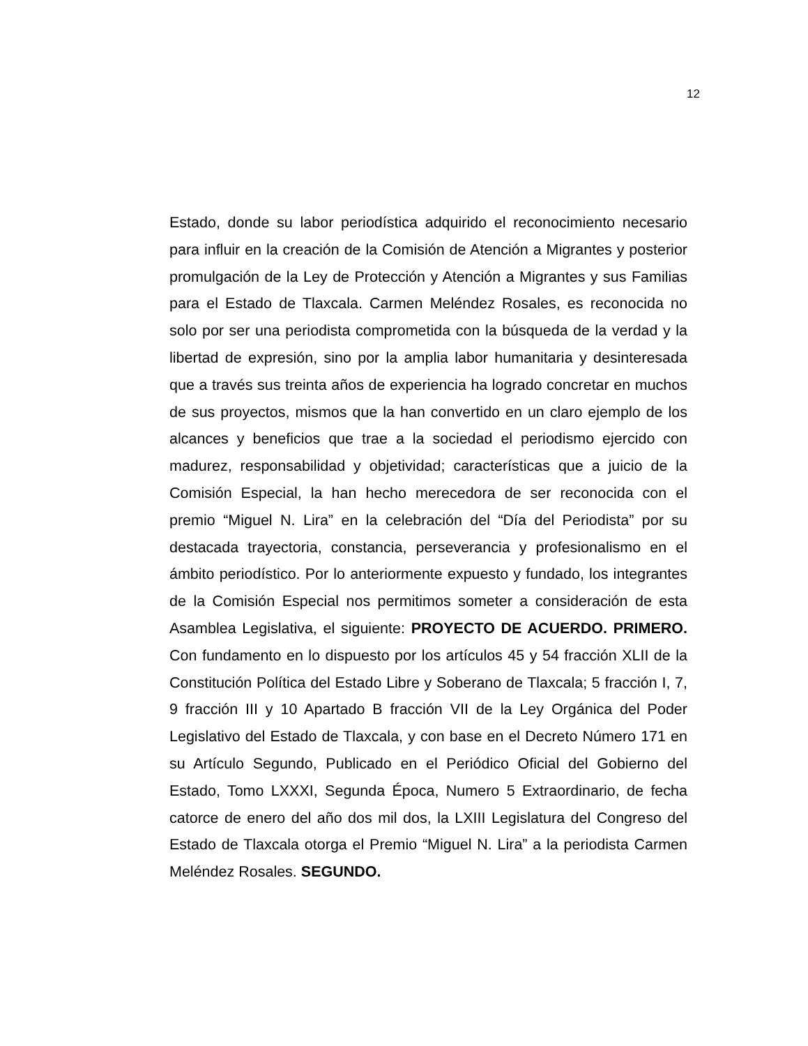12
Estado, donde su labor periodística adquirido el reconocimiento necesario para influir en la creación de la Comisión de Atención a Migrantes y posterior promulgación de la Ley de Protección y Atención a Migrantes y sus Familias para el Estado de Tlaxcala. Carmen Meléndez Rosales, es reconocida no solo por ser una periodista comprometida con la búsqueda de la verdad y la libertad de expresión, sino por la amplia labor humanitaria y desinteresada que a través sus treinta años de experiencia ha logrado concretar en muchos de sus proyectos, mismos que la han convertido en un claro ejemplo de los alcances y beneficios que trae a la sociedad el periodismo ejercido con madurez, responsabilidad y objetividad; características que a juicio de la Comisión Especial, la han hecho merecedora de ser reconocida con el premio “Miguel N. Lira” en la celebración del “Día del Periodista” por su destacada trayectoria, constancia, perseverancia y profesionalismo en el ámbito periodístico. Por lo anteriormente expuesto y fundado, los integrantes de la Comisión Especial nos permitimos someter a consideración de esta Asamblea Legislativa, el siguiente: PROYECTO DE ACUERDO. PRIMERO. Con fundamento en lo dispuesto por los artículos 45 y 54 fracción XLII de la Constitución Política del Estado Libre y Soberano de Tlaxcala; 5 fracción I, 7, 9 fracción III y 10 Apartado B fracción VII de la Ley Orgánica del Poder Legislativo del Estado de Tlaxcala, y con base en el Decreto Número 171 en su Artículo Segundo, Publicado en el Periódico Oficial del Gobierno del Estado, Tomo LXXXI, Segunda Época, Numero 5 Extraordinario, de fecha catorce de enero del año dos mil dos, la LXIII Legislatura del Congreso del Estado de Tlaxcala otorga el Premio “Miguel N. Lira” a la periodista Carmen Meléndez Rosales. SEGUNDO.